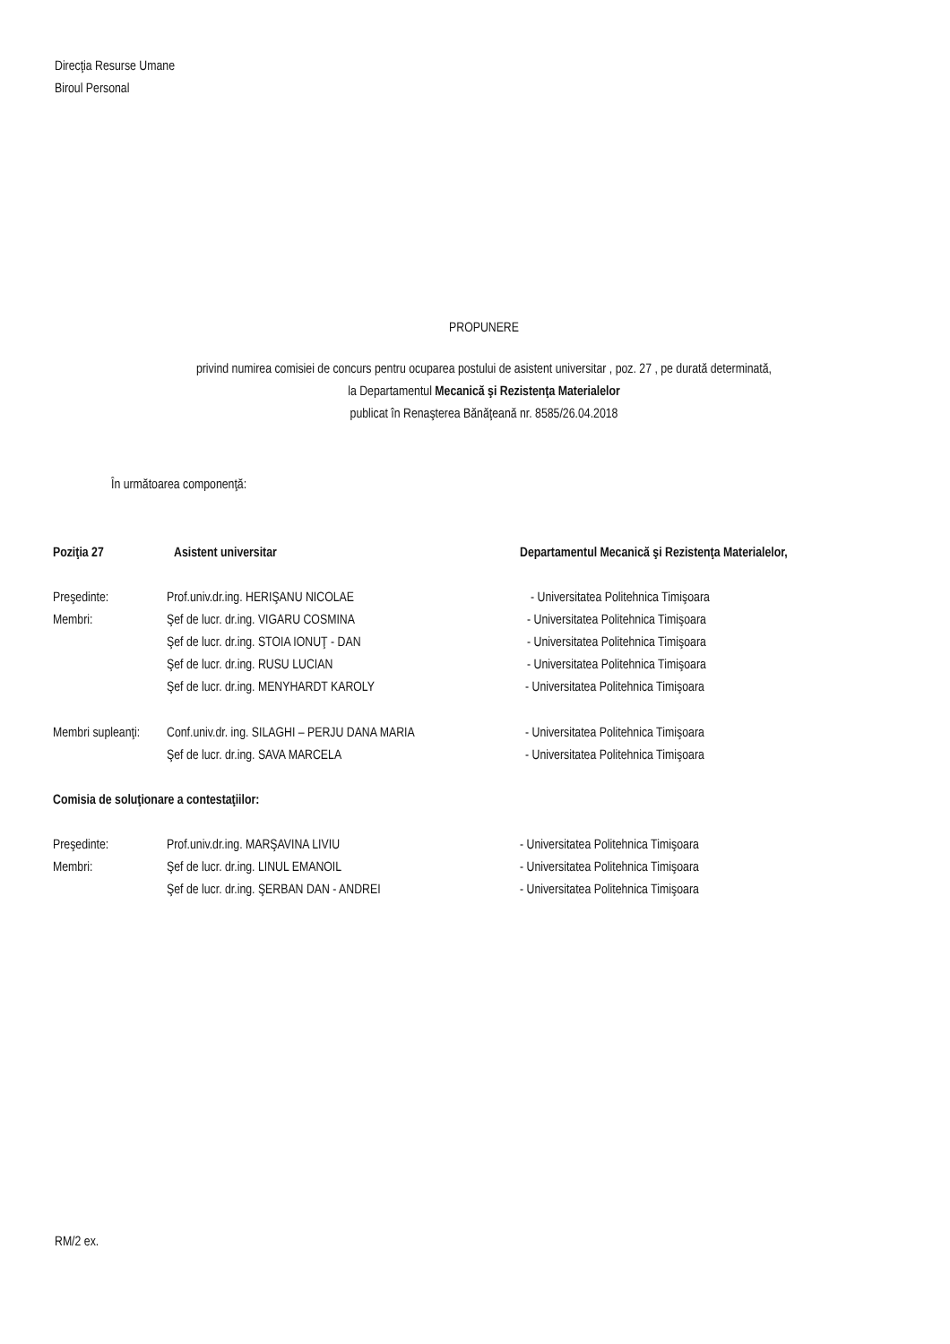Direcţia Resurse Umane
Biroul Personal
PROPUNERE
privind numirea comisiei de concurs pentru ocuparea postului de asistent universitar , poz. 27 , pe durată determinată,
la Departamentul Mecanică şi Rezistenţa Materialelor
publicat în Renaşterea Bănăţeană nr. 8585/26.04.2018
În următoarea componenţă:
| Poziţia 27 | Asistent universitar | Departamentul Mecanică şi Rezistenţa Materialelor, |
| Preşedinte: | Prof.univ.dr.ing. HERIŞANU NICOLAE | - Universitatea Politehnica Timişoara |
| Membri: | Şef de lucr. dr.ing. VIGARU COSMINA | - Universitatea Politehnica Timişoara |
| | Şef de lucr. dr.ing. STOIA IONUŢ - DAN | - Universitatea Politehnica Timişoara |
| | Şef de lucr. dr.ing. RUSU LUCIAN | - Universitatea Politehnica Timişoara |
| | Şef de lucr. dr.ing. MENYHARDT KAROLY | - Universitatea Politehnica Timişoara |
| Membri supleanţi: | Conf.univ.dr. ing. SILAGHI – PERJU DANA MARIA | - Universitatea Politehnica Timişoara |
| | Şef de lucr. dr.ing. SAVA MARCELA | - Universitatea Politehnica Timişoara |
| Comisia de soluţionare a contestaţiilor: | | |
| Preşedinte: | Prof.univ.dr.ing. MARŞAVINA LIVIU | - Universitatea Politehnica Timişoara |
| Membri: | Şef de lucr. dr.ing. LINUL EMANOIL | - Universitatea Politehnica Timişoara |
| | Şef de lucr. dr.ing. ŞERBAN DAN - ANDREI | - Universitatea Politehnica Timişoara |
RM/2 ex.